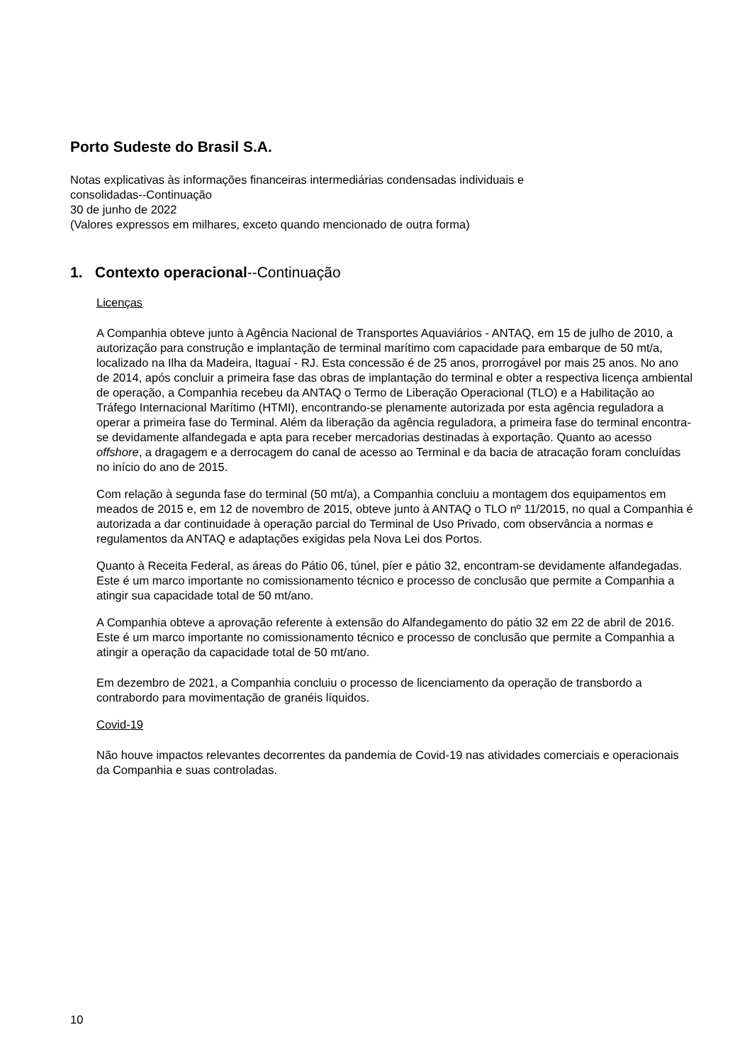Porto Sudeste do Brasil S.A.
Notas explicativas às informações financeiras intermediárias condensadas individuais e
consolidadas--Continuação
30 de junho de 2022
(Valores expressos em milhares, exceto quando mencionado de outra forma)
1. Contexto operacional--Continuação
Licenças
A Companhia obteve junto à Agência Nacional de Transportes Aquaviários - ANTAQ, em 15 de julho de 2010, a autorização para construção e implantação de terminal marítimo com capacidade para embarque de 50 mt/a, localizado na Ilha da Madeira, Itaguaí - RJ. Esta concessão é de 25 anos, prorrogável por mais 25 anos. No ano de 2014, após concluir a primeira fase das obras de implantação do terminal e obter a respectiva licença ambiental de operação, a Companhia recebeu da ANTAQ o Termo de Liberação Operacional (TLO) e a Habilitação ao Tráfego Internacional Marítimo (HTMI), encontrando-se plenamente autorizada por esta agência reguladora a operar a primeira fase do Terminal. Além da liberação da agência reguladora, a primeira fase do terminal encontra-se devidamente alfandegada e apta para receber mercadorias destinadas à exportação. Quanto ao acesso offshore, a dragagem e a derrocagem do canal de acesso ao Terminal e da bacia de atracação foram concluídas no início do ano de 2015.
Com relação à segunda fase do terminal (50 mt/a), a Companhia concluiu a montagem dos equipamentos em meados de 2015 e, em 12 de novembro de 2015, obteve junto à ANTAQ o TLO nº 11/2015, no qual a Companhia é autorizada a dar continuidade à operação parcial do Terminal de Uso Privado, com observância a normas e regulamentos da ANTAQ e adaptações exigidas pela Nova Lei dos Portos.
Quanto à Receita Federal, as áreas do Pátio 06, túnel, píer e pátio 32, encontram-se devidamente alfandegadas. Este é um marco importante no comissionamento técnico e processo de conclusão que permite a Companhia a atingir sua capacidade total de 50 mt/ano.
A Companhia obteve a aprovação referente à extensão do Alfandegamento do pátio 32 em 22 de abril de 2016. Este é um marco importante no comissionamento técnico e processo de conclusão que permite a Companhia a atingir a operação da capacidade total de 50 mt/ano.
Em dezembro de 2021, a Companhia concluiu o processo de licenciamento da operação de transbordo a contrabordo para movimentação de granéis líquidos.
Covid-19
Não houve impactos relevantes decorrentes da pandemia de Covid-19 nas atividades comerciais e operacionais da Companhia e suas controladas.
10